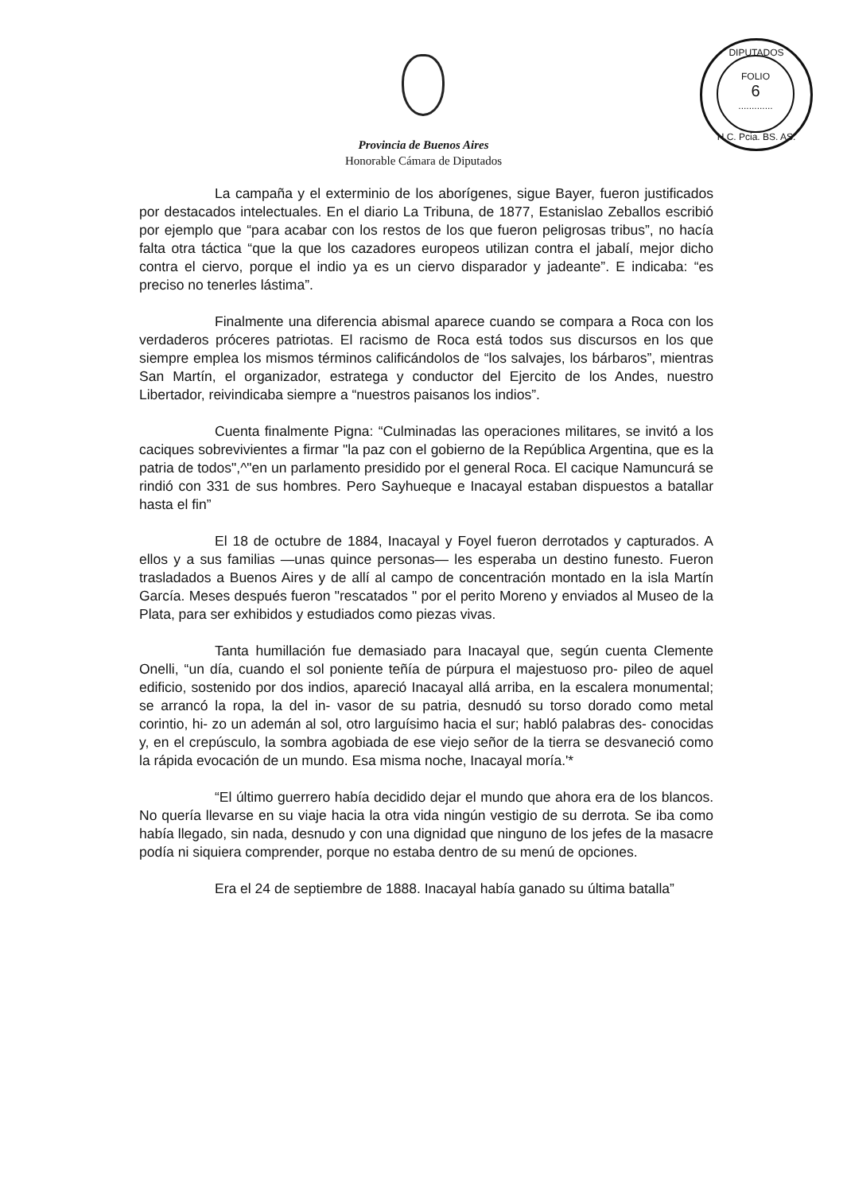DIPUTADOS
FOLIO
6
.............
H.C. Pcia. BS. AS.
Provincia de Buenos Aires
Honorable Cámara de Diputados
La campaña y el exterminio de los aborígenes, sigue Bayer, fueron justificados por destacados intelectuales. En el diario La Tribuna, de 1877, Estanislao Zeballos escribió por ejemplo que “para acabar con los restos de los que fueron peligrosas tribus”, no hacía falta otra táctica “que la que los cazadores europeos utilizan contra el jabalí, mejor dicho contra el ciervo, porque el indio ya es un ciervo disparador y jadeante”. E indicaba: “es preciso no tenerles lástima”.
Finalmente una diferencia abismal aparece cuando se compara a Roca con los verdaderos próceres patriotas. El racismo de Roca está todos sus discursos en los que siempre emplea los mismos términos calificándolos de “los salvajes, los bárbaros”, mientras San Martín, el organizador, estratega y conductor del Ejercito de los Andes, nuestro Libertador, reivindicaba siempre a “nuestros paisanos los indios”.
Cuenta finalmente Pigna: “Culminadas las operaciones militares, se invitó a los caciques sobrevivientes a firmar "la paz con el gobierno de la República Argentina, que es la patria de todos",^"en un parlamento presidido por el general Roca. El cacique Namuncurá se rindió con 331 de sus hombres. Pero Sayhueque e Inacayal estaban dispuestos a batallar hasta el fin”
El 18 de octubre de 1884, Inacayal y Foyel fueron derrotados y capturados. A ellos y a sus familias —unas quince personas— les esperaba un destino funesto. Fueron trasladados a Buenos Aires y de allí al campo de concentración montado en la isla Martín García. Meses después fueron "rescatados " por el perito Moreno y enviados al Museo de la Plata, para ser exhibidos y estudiados como piezas vivas.
Tanta humillación fue demasiado para Inacayal que, según cuenta Clemente Onelli, “un día, cuando el sol poniente teñía de púrpura el majestuoso pro- pileo de aquel edificio, sostenido por dos indios, apareció Inacayal allá arriba, en la escalera monumental; se arrancó la ropa, la del in- vasor de su patria, desnudó su torso dorado como metal corintio, hi- zo un ademán al sol, otro larguísimo hacia el sur; habló palabras des- conocidas y, en el crepúsculo, la sombra agobiada de ese viejo señor de la tierra se desvaneció como la rápida evocación de un mundo. Esa misma noche, Inacayal moría.'*
“El último guerrero había decidido dejar el mundo que ahora era de los blancos. No quería llevarse en su viaje hacia la otra vida ningún vestigio de su derrota. Se iba como había llegado, sin nada, desnudo y con una dignidad que ninguno de los jefes de la masacre podía ni siquiera comprender, porque no estaba dentro de su menú de opciones.
Era el 24 de septiembre de 1888. Inacayal había ganado su última batalla”